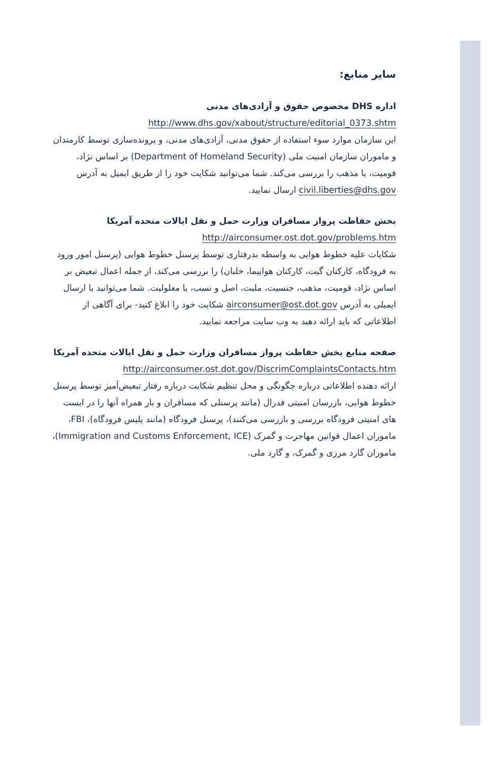سایر منابع:
اداره DHS مخصوص حقوق و آزادی‌های مدنی
http://www.dhs.gov/xabout/structure/editorial_0373.shtm
این سازمان موارد سوء استفاده از حقوق مدنی، آزادی‌های مدنی، و پرونده‌سازی توسط کارمندان و ماموران سازمان امنیت ملی (Department of Homeland Security) بر اساس نژاد، قومیت، یا مذهب را بررسی می‌کند. شما می‌توانید شکایت خود را از طریق ایمیل به آدرس civil.liberties@dhs.gov ارسال نمایید.
بخش حفاظت پرواز مسافران وزارت حمل و نقل ایالات متحده آمریکا
http://airconsumer.ost.dot.gov/problems.htm
شکایات علیه خطوط هوایی به واسطه بدرفتاری توسط پرسنل خطوط هوایی (پرسنل امور ورود به فرودگاه، کارکنان گیت، کارکنان هواپیما، خلبان) را بررسی می‌کند، از جمله اعمال تبعیض بر اساس نژاد، قومیت، مذهب، جنسیت، ملیت، اصل و نسب، یا معلولیت. شما می‌توانید با ارسال ایمیلی به آدرس airconsumer@ost.dot.gov شکایت خود را ابلاغ کنید- برای آگاهی از اطلاعاتی که باید ارائه دهید به وب سایت مراجعه نمایید.
صفحه منابع بخش حفاظت پرواز مسافران وزارت حمل و نقل ایالات متحده آمریکا
http://airconsumer.ost.dot.gov/DiscrimComplaintsContacts.htm
ارائه دهنده اطلاعاتی درباره چگونگی و محل تنظیم شکایت درباره رفتار تبعیض‌آمیز توسط پرسنل خطوط هوایی، بازرسان امنیتی فدرال (مانند پرسنلی که مسافران و بار همراه آنها را در ایست های امنیتی فرودگاه بررسی و بازرسی می‌کنند)، پرسنل فرودگاه (مانند پلیس فرودگاه)، FBI، ماموران اعمال قوانین مهاجرت و گمرک (Immigration and Customs Enforcement, ICE)، ماموران گارد مرزی و گمرک، و گارد ملی.